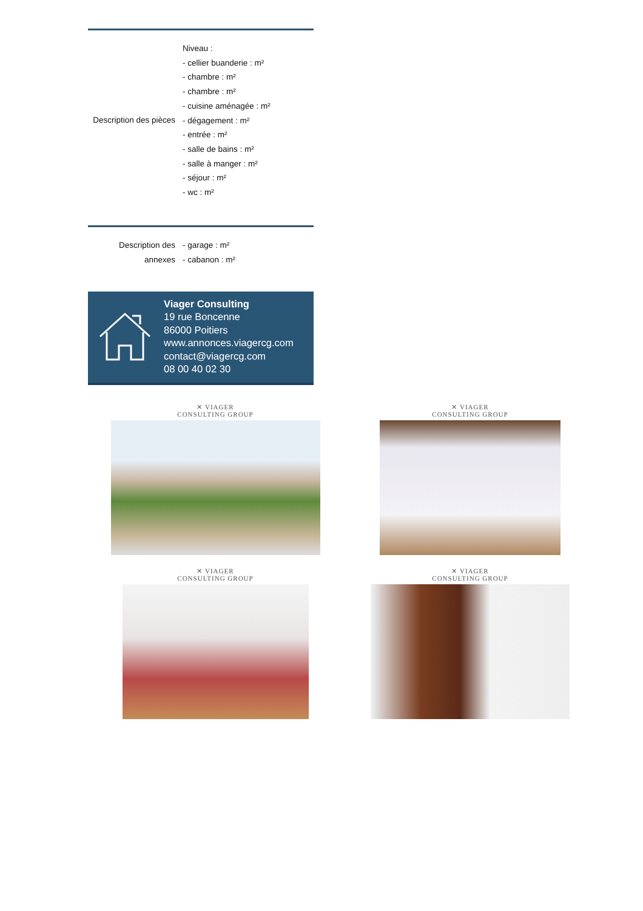| Description des pièces | Niveau : - cellier buanderie : m² - chambre : m² - chambre : m² - cuisine aménagée : m² - dégagement : m² - entrée : m² - salle de bains : m² - salle à manger : m² - séjour : m² - wc : m² |
| Description des annexes | - garage : m² - cabanon : m² |
Viager Consulting
19 rue Boncenne
86000 Poitiers
www.annonces.viagercg.com
contact@viagercg.com
08 00 40 02 30
✕ VIAGER
CONSULTING GROUP
✕ VIAGER
CONSULTING GROUP
✕ VIAGER
CONSULTING GROUP
✕ VIAGER
CONSULTING GROUP